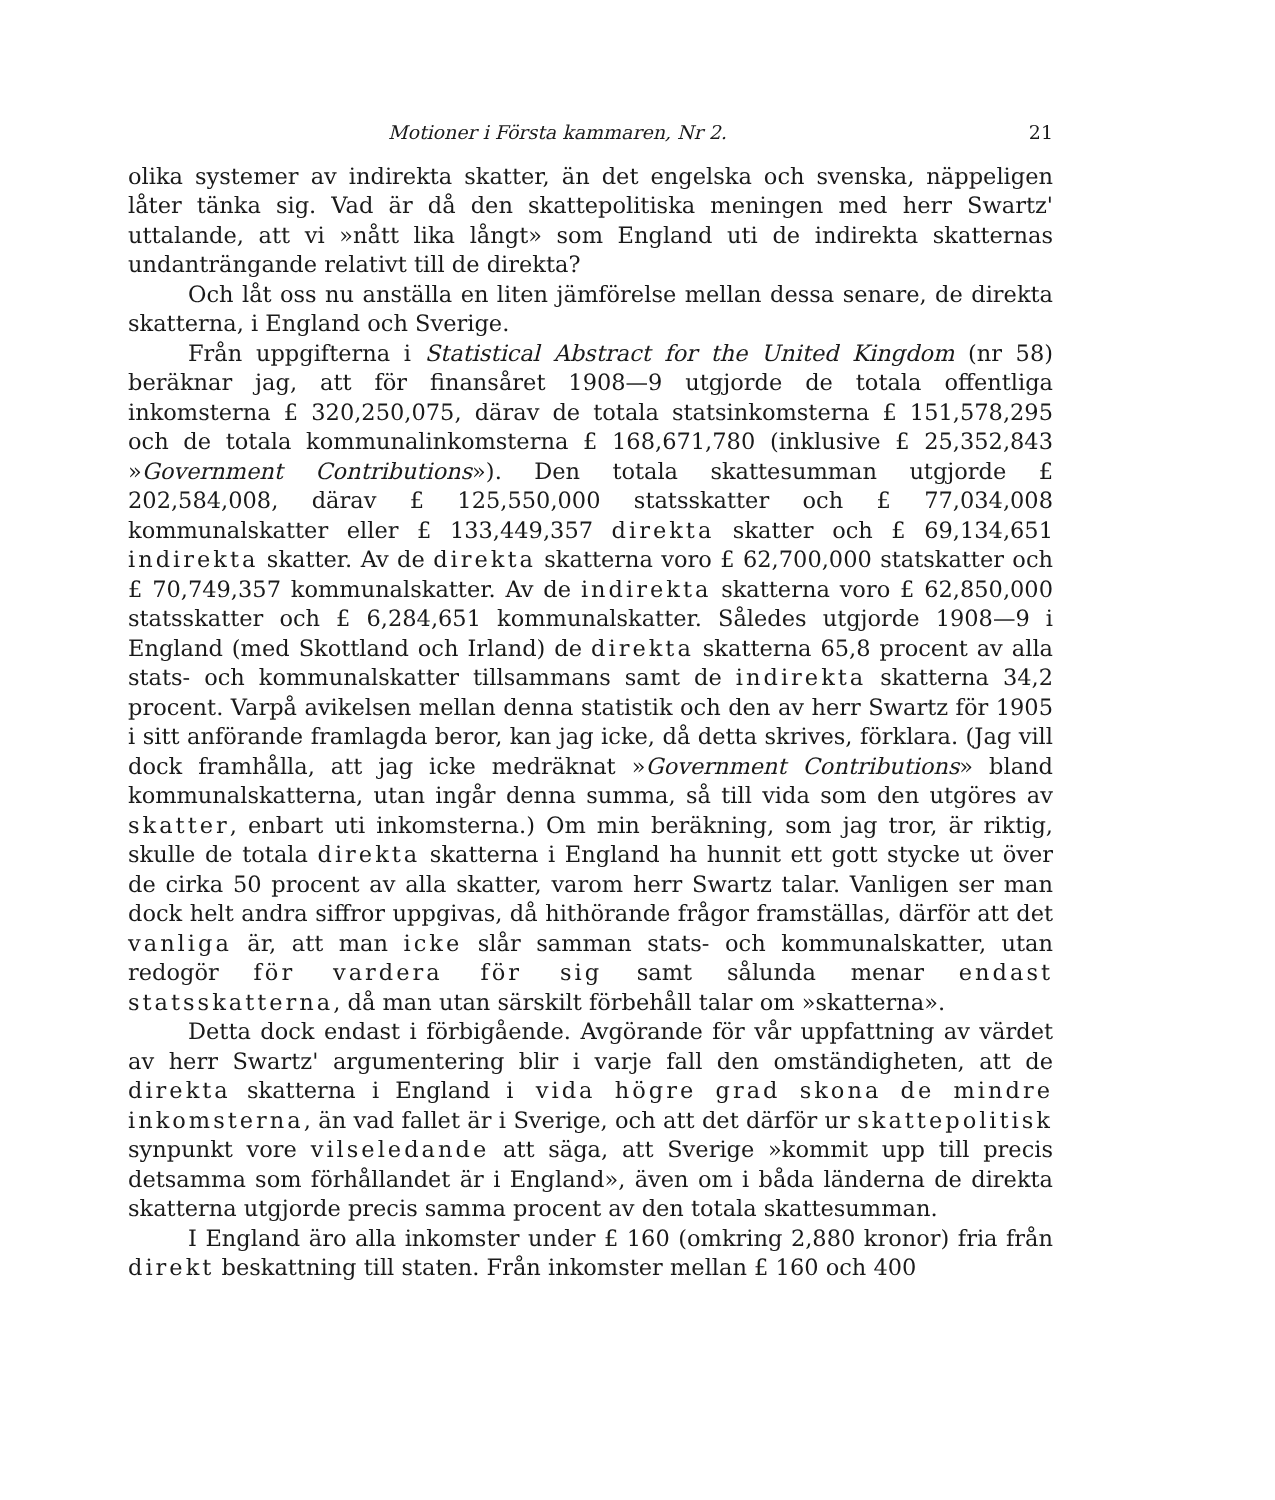Motioner i Första kammaren, Nr 2. 21
olika systemer av indirekta skatter, än det engelska och svenska, näppeligen låter tänka sig. Vad är då den skattepolitiska meningen med herr Swartz' uttalande, att vi »nått lika långt» som England uti de indirekta skatternas undanträngande relativt till de direkta?
Och låt oss nu anställa en liten jämförelse mellan dessa senare, de direkta skatterna, i England och Sverige.
Från uppgifterna i Statistical Abstract for the United Kingdom (nr 58) beräknar jag, att för finansåret 1908—9 utgjorde de totala offentliga inkomsterna £ 320,250,075, därav de totala statsinkomsterna £ 151,578,295 och de totala kommunalinkomsterna £ 168,671,780 (inklusive £ 25,352,843 »Government Contributions»). Den totala skattesumman utgjorde £ 202,584,008, därav £ 125,550,000 statsskatter och £ 77,034,008 kommunalskatter eller £ 133,449,357 direkta skatter och £ 69,134,651 indirekta skatter. Av de direkta skatterna voro £ 62,700,000 statskatter och £ 70,749,357 kommunalskatter. Av de indirekta skatterna voro £ 62,850,000 statsskatter och £ 6,284,651 kommunalskatter. Således utgjorde 1908—9 i England (med Skottland och Irland) de direkta skatterna 65,8 procent av alla stats- och kommunalskatter tillsammans samt de indirekta skatterna 34,2 procent. Varpå avikelsen mellan denna statistik och den av herr Swartz för 1905 i sitt anförande framlagda beror, kan jag icke, då detta skrives, förklara. (Jag vill dock framhålla, att jag icke medräknat »Government Contributions» bland kommunalskatterna, utan ingår denna summa, så till vida som den utgöres av skatter, enbart uti inkomsterna.) Om min beräkning, som jag tror, är riktig, skulle de totala direkta skatterna i England ha hunnit ett gott stycke ut över de cirka 50 procent av alla skatter, varom herr Swartz talar. Vanligen ser man dock helt andra siffror uppgivas, då hithörande frågor framställas, därför att det vanliga är, att man icke slår samman stats- och kommunalskatter, utan redogör för vardera för sig samt sålunda menar endast statsskatterna, då man utan särskilt förbehåll talar om »skatterna».
Detta dock endast i förbigående. Avgörande för vår uppfattning av värdet av herr Swartz' argumentering blir i varje fall den omständigheten, att de direkta skatterna i England i vida högre grad skona de mindre inkomsterna, än vad fallet är i Sverige, och att det därför ur skattepolitisk synpunkt vore vilseledande att säga, att Sverige »kommit upp till precis detsamma som förhållandet är i England», även om i båda länderna de direkta skatterna utgjorde precis samma procent av den totala skattesumman.
I England äro alla inkomster under £ 160 (omkring 2,880 kronor) fria från direkt beskattning till staten. Från inkomster mellan £ 160 och 400